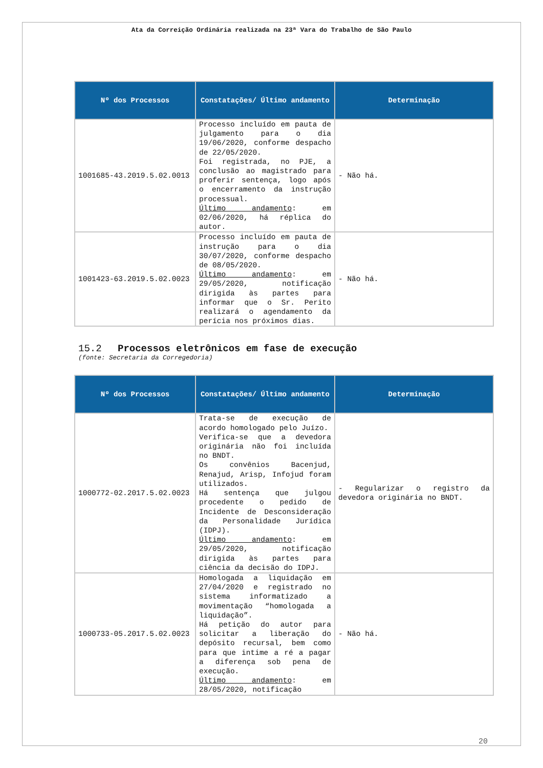Ata da Correição Ordinária realizada na 23ª Vara do Trabalho de São Paulo
| Nº dos Processos | Constatações/ Último andamento | Determinação |
| --- | --- | --- |
| 1001685-43.2019.5.02.0013 | Processo incluído em pauta de julgamento para o dia 19/06/2020, conforme despacho de 22/05/2020. Foi registrada, no PJE, a conclusão ao magistrado para proferir sentença, logo após o encerramento da instrução processual. Último andamento : em 02/06/2020, há réplica do autor. | - Não há. |
| 1001423-63.2019.5.02.0023 | Processo incluído em pauta de instrução para o dia 30/07/2020, conforme despacho de 08/05/2020. Último andamento : em 29/05/2020, notificação dirigida às partes para informar que o Sr. Perito realizará o agendamento da perícia nos próximos dias. | - Não há. |
15.2 Processos eletrônicos em fase de execução
(fonte: Secretaria da Corregedoria)
| Nº dos Processos | Constatações/ Último andamento | Determinação |
| --- | --- | --- |
| 1000772-02.2017.5.02.0023 | Trata-se de execução de acordo homologado pelo Juízo. Verifica-se que a devedora originária não foi incluída no BNDT. Os convênios Bacenjud, Renajud, Arisp, Infojud foram utilizados. Há sentença que julgou procedente o pedido de Incidente de Desconsideração da Personalidade Jurídica (IDPJ). Último andamento : em 29/05/2020, notificação dirigida às partes para ciência da decisão do IDPJ. | - Regularizar o registro da devedora originária no BNDT. |
| 1000733-05.2017.5.02.0023 | Homologada a liquidação em 27/04/2020 e registrado no sistema informatizado a movimentação “homologada a liquidação”. Há petição do autor para solicitar a liberação do depósito recursal, bem como para que intime a ré a pagar a diferença sob pena de execução. Último andamento : em 28/05/2020, notificação | - Não há. |
20